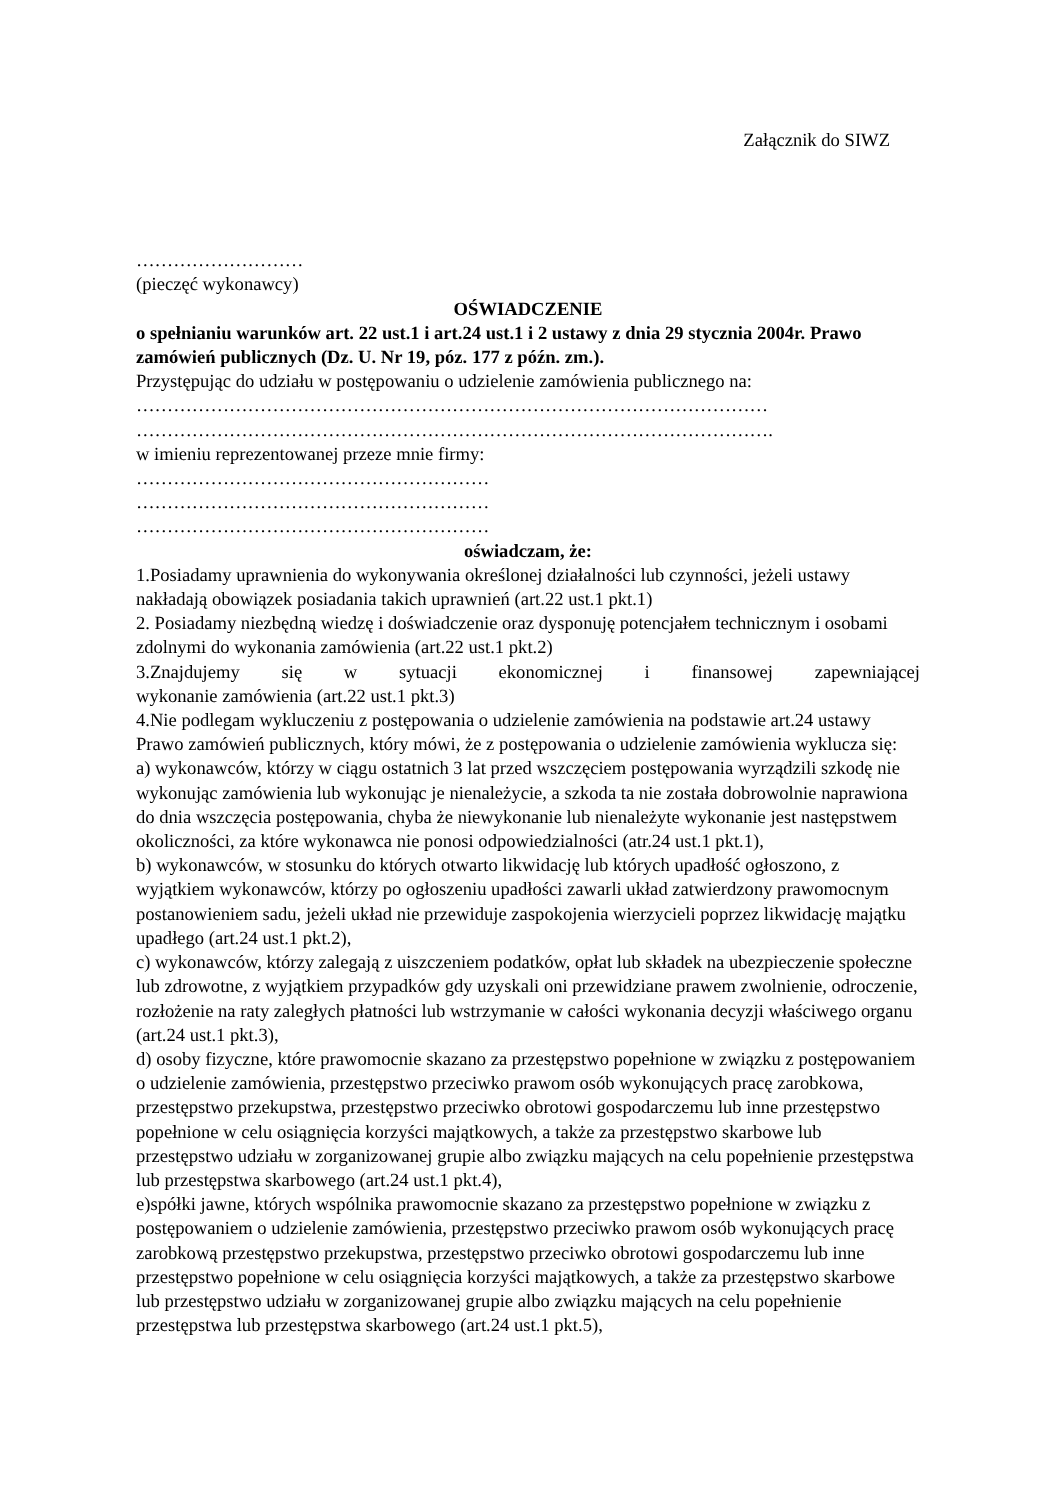Załącznik do SIWZ
………………………
(pieczęć wykonawcy)
OŚWIADCZENIE
o spełnianiu warunków art. 22 ust.1 i art.24 ust.1 i 2 ustawy z dnia 29 stycznia 2004r. Prawo zamówień publicznych (Dz. U. Nr 19, póz. 177 z późn. zm.).
Przystępując do udziału w postępowaniu o udzielenie zamówienia publicznego na:
…………………………………………………………………………………………
………………………………………………………………………………………….
w imieniu reprezentowanej przeze mnie firmy:
…………………………………………………
…………………………………………………
…………………………………………………
oświadczam, że:
1.Posiadamy uprawnienia do wykonywania określonej działalności lub czynności, jeżeli ustawy nakładają obowiązek posiadania takich uprawnień (art.22 ust.1 pkt.1)
2. Posiadamy niezbędną wiedzę i doświadczenie oraz dysponuję potencjałem technicznym i osobami zdolnymi do wykonania zamówienia (art.22 ust.1 pkt.2)
3.Znajdujemy się w sytuacji ekonomicznej i finansowej zapewniającej
wykonanie zamówienia (art.22 ust.1 pkt.3)
4.Nie podlegam wykluczeniu z postępowania o udzielenie zamówienia na podstawie art.24 ustawy Prawo zamówień publicznych, który mówi, że z postępowania o udzielenie zamówienia wyklucza się:
a) wykonawców, którzy w ciągu ostatnich 3 lat przed wszczęciem postępowania wyrządzili szkodę nie wykonując zamówienia lub wykonując je nienależycie, a szkoda ta nie została dobrowolnie naprawiona do dnia wszczęcia postępowania, chyba że niewykonanie lub nienależyte wykonanie jest następstwem okoliczności, za które wykonawca nie ponosi odpowiedzialności (atr.24 ust.1 pkt.1),
b) wykonawców, w stosunku do których otwarto likwidację lub których upadłość ogłoszono, z wyjątkiem wykonawców, którzy po ogłoszeniu upadłości zawarli układ zatwierdzony prawomocnym postanowieniem sadu, jeżeli układ nie przewiduje zaspokojenia wierzycieli poprzez likwidację majątku upadłego (art.24 ust.1 pkt.2),
c) wykonawców, którzy zalegają z uiszczeniem podatków, opłat lub składek na ubezpieczenie społeczne lub zdrowotne, z wyjątkiem przypadków gdy uzyskali oni przewidziane prawem zwolnienie, odroczenie, rozłożenie na raty zaległych płatności lub wstrzymanie w całości wykonania decyzji właściwego organu (art.24 ust.1 pkt.3),
d) osoby fizyczne, które prawomocnie skazano za przestępstwo popełnione w związku z postępowaniem o udzielenie zamówienia, przestępstwo przeciwko prawom osób wykonujących pracę zarobkowa, przestępstwo przekupstwa, przestępstwo przeciwko obrotowi gospodarczemu lub inne przestępstwo popełnione w celu osiągnięcia korzyści majątkowych, a także za przestępstwo skarbowe lub przestępstwo udziału w zorganizowanej grupie albo związku mających na celu popełnienie przestępstwa lub przestępstwa skarbowego (art.24 ust.1 pkt.4),
e)spółki jawne, których wspólnika prawomocnie skazano za przestępstwo popełnione w związku z postępowaniem o udzielenie zamówienia, przestępstwo przeciwko prawom osób wykonujących pracę zarobkową przestępstwo przekupstwa, przestępstwo przeciwko obrotowi gospodarczemu lub inne przestępstwo popełnione w celu osiągnięcia korzyści majątkowych, a także za przestępstwo skarbowe lub przestępstwo udziału w zorganizowanej grupie albo związku mających na celu popełnienie przestępstwa lub przestępstwa skarbowego (art.24 ust.1 pkt.5),